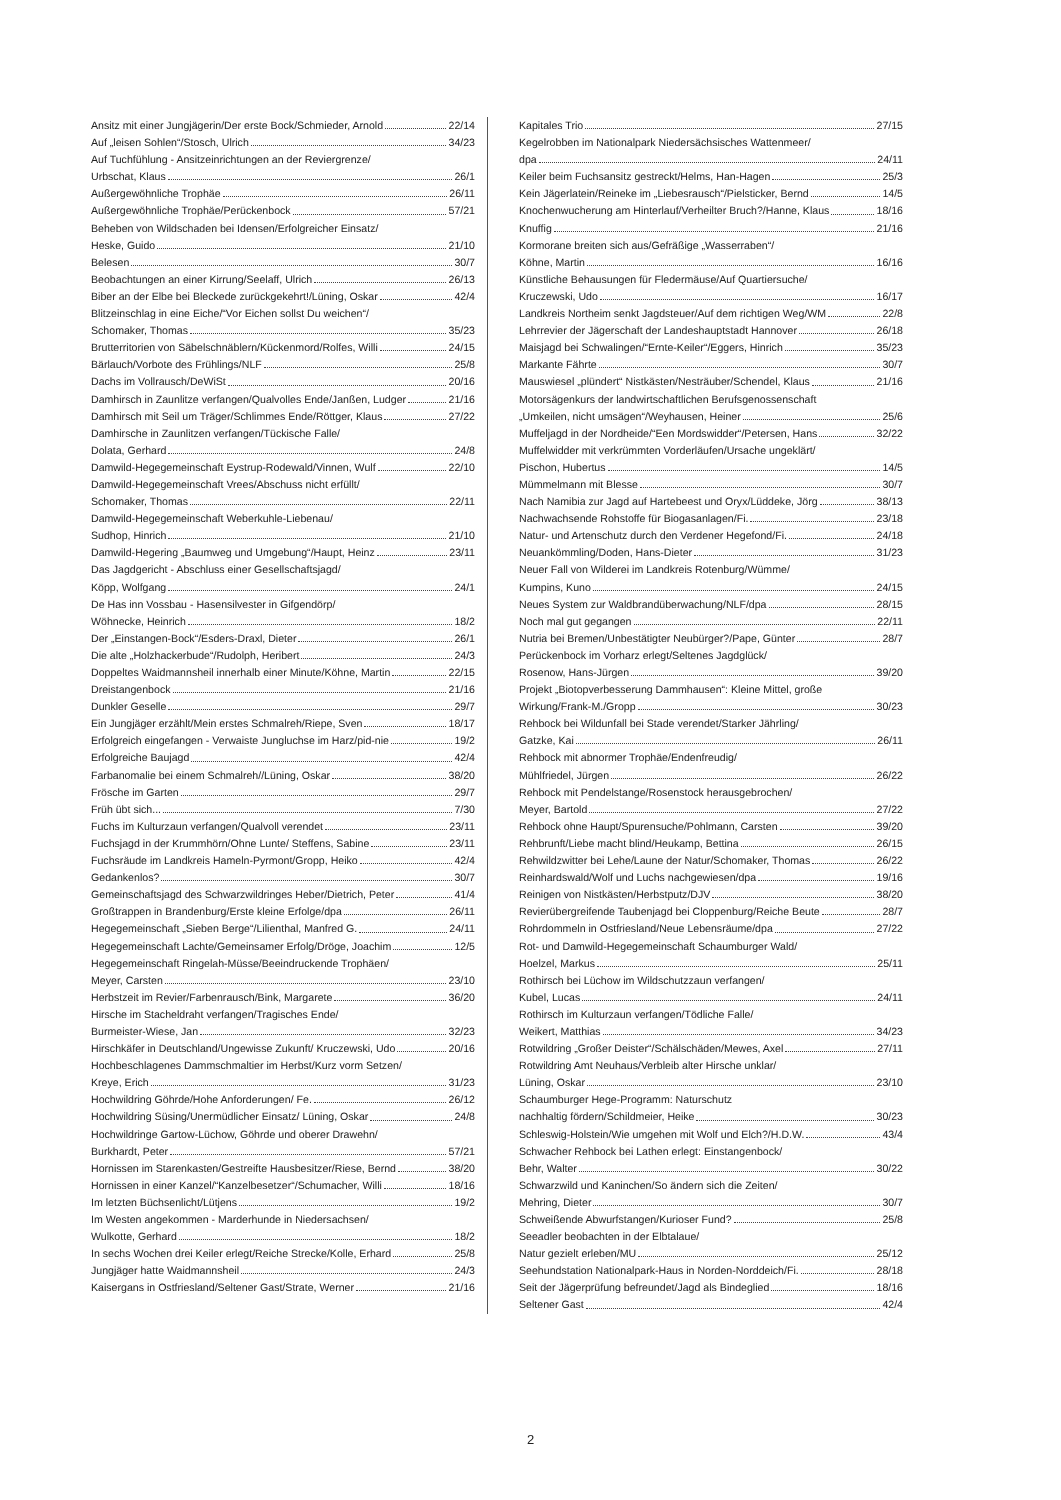Ansitz mit einer Jungjägerin/Der erste Bock/Schmieder, Arnold 22/14
Auf „leisen Sohlen“/Stosch, Ulrich 34/23
Auf Tuchfühlung - Ansitzeinrichtungen an der Reviergrenze/
Urbschat, Klaus 26/1
Außergewöhnliche Trophäe 26/11
Außergewöhnliche Trophäe/Perückenbock 57/21
Beheben von Wildschaden bei Idensen/Erfolgreicher Einsatz/
Heske, Guido 21/10
Belesen 30/7
Beobachtungen an einer Kirrung/Seelaff, Ulrich 26/13
Biber an der Elbe bei Bleckede zurückgekehrt!/Lüning, Oskar 42/4
Blitzeinschlag in eine Eiche/“Vor Eichen sollst Du weichen“/
Schomaker, Thomas 35/23
Brutterritorien von Säbelschnäblern/Kückenmord/Rolfes, Willi 24/15
Bärlauch/Vorbote des Frühlings/NLF 25/8
Dachs im Vollrausch/DeWiSt 20/16
Damhirsch in Zaunlitze verfangen/Qualvolles Ende/Janßen, Ludger 21/16
Damhirsch mit Seil um Träger/Schlimmes Ende/Röttger, Klaus 27/22
Damhirsche in Zaunlitzen verfangen/Tückische Falle/
Dolata, Gerhard 24/8
Damwild-Hegegemeinschaft Eystrup-Rodewald/Vinnen, Wulf 22/10
Damwild-Hegegemeinschaft Vrees/Abschuss nicht erfüllt/
Schomaker, Thomas 22/11
Damwild-Hegegemeinschaft Weberkuhle-Liebenau/
Sudhop, Hinrich 21/10
Damwild-Hegering „Baumweg und Umgebung“/Haupt, Heinz 23/11
Das Jagdgericht - Abschluss einer Gesellschaftsjagd/
Köpp, Wolfgang 24/1
De Has inn Vossbau - Hasensilvester in Gifgendörp/
Wöhnecke, Heinrich 18/2
Der „Einstangen-Bock“/Esders-Draxl, Dieter 26/1
Die alte „Holzhackerbude“/Rudolph, Heribert 24/3
Doppeltes Waidmannsheil innerhalb einer Minute/Köhne, Martin 22/15
Dreistangenbock 21/16
Dunkler Geselle 29/7
Ein Jungjäger erzählt/Mein erstes Schmalreh/Riepe, Sven 18/17
Erfolgreich eingefangen - Verwaiste Jungluchse im Harz/pid-nie 19/2
Erfolgreiche Baujagd 42/4
Farbanomalie bei einem Schmalreh//Lüning, Oskar 38/20
Frösche im Garten 29/7
Früh übt sich... 7/30
Fuchs im Kulturzaun verfangen/Qualvoll verendet 23/11
Fuchsjagd in der Krummhörn/Ohne Lunte/ Steffens, Sabine 23/11
Fuchsräude im Landkreis Hameln-Pyrmont/Gropp, Heiko 42/4
Gedankenlos? 30/7
Gemeinschaftsjagd des Schwarzwildringes Heber/Dietrich, Peter 41/4
Großtrappen in Brandenburg/Erste kleine Erfolge/dpa 26/11
Hegegemeinschaft „Sieben Berge“/Lilienthal, Manfred G. 24/11
Hegegemeinschaft Lachte/Gemeinsamer Erfolg/Dröge, Joachim 12/5
Hegegemeinschaft Ringelah-Müsse/Beeindruckende Trophäen/
Meyer, Carsten 23/10
Herbstzeit im Revier/Farbenrausch/Bink, Margarete 36/20
Hirsche im Stacheldraht verfangen/Tragisches Ende/
Burmeister-Wiese, Jan 32/23
Hirschkäfer in Deutschland/Ungewisse Zukunft/ Kruczewski, Udo 20/16
Hochbeschlagenes Dammschmaltier im Herbst/Kurz vorm Setzen/
Kreye, Erich 31/23
Hochwildring Göhrde/Hohe Anforderungen/ Fe. 26/12
Hochwildring Süsing/Unermüdlicher Einsatz/ Lüning, Oskar 24/8
Hochwildringe Gartow-Lüchow, Göhrde und oberer Drawehn/
Burkhardt, Peter 57/21
Hornissen im Starenkasten/Gestreifte Hausbesitzer/Riese, Bernd 38/20
Hornissen in einer Kanzel/“Kanzelbesetzer“/Schumacher, Willi 18/16
Im letzten Büchsenlicht/Lütjens 19/2
Im Westen angekommen - Marderhunde in Niedersachsen/
Wulkotte, Gerhard 18/2
In sechs Wochen drei Keiler erlegt/Reiche Strecke/Kolle, Erhard 25/8
Jungjäger hatte Waidmannsheil 24/3
Kaisergans in Ostfriesland/Seltener Gast/Strate, Werner 21/16
Kapitales Trio 27/15
Kegelrobben im Nationalpark Niedersächsisches Wattenmeer/
dpa 24/11
Keiler beim Fuchsansitz gestreckt/Helms, Han-Hagen 25/3
Kein Jägerlatein/Reineke im „Liebesrausch“/Pielsticker, Bernd 14/5
Knochenwucherung am Hinterlauf/Verheilter Bruch?/Hanne, Klaus 18/16
Knuffig 21/16
Kormorane breiten sich aus/Gefräßige „Wasserraben“/
Köhne, Martin 16/16
Künstliche Behausungen für Fledermäuse/Auf Quartiersuche/
Kruczewski, Udo 16/17
Landkreis Northeim senkt Jagdsteuer/Auf dem richtigen Weg/WM 22/8
Lehrrevier der Jägerschaft der Landeshauptstadt Hannover 26/18
Maisjagd bei Schwalingen/“Ernte-Keiler“/Eggers, Hinrich 35/23
Markante Fährte 30/7
Mauswiesel „plündert“ Nistkästen/Nesträuber/Schendel, Klaus 21/16
Motorsägenkurs der landwirtschaftlichen Berufsgenossenschaft
„Umkeilen, nicht umsägen“/Weyhausen, Heiner 25/6
Muffeljagd in der Nordheide/“Een Mordswidder“/Petersen, Hans 32/22
Muffelwidder mit verkrümmten Vorderläufen/Ursache ungeklärt/
Pischon, Hubertus 14/5
Mümmelmann mit Blesse 30/7
Nach Namibia zur Jagd auf Hartebeest und Oryx/Lüddeke, Jörg 38/13
Nachwachsende Rohstoffe für Biogasanlagen/Fi. 23/18
Natur- und Artenschutz durch den Verdener Hegefond/Fi. 24/18
Neuankömmling/Doden, Hans-Dieter 31/23
Neuer Fall von Wilderei im Landkreis Rotenburg/Wümme/
Kumpins, Kuno 24/15
Neues System zur Waldbrandüberwachung/NLF/dpa 28/15
Noch mal gut gegangen 22/11
Nutria bei Bremen/Unbestätigter Neubürger?/Pape, Günter 28/7
Perückenbock im Vorharz erlegt/Seltenes Jagdglück/
Rosenow, Hans-Jürgen 39/20
Projekt „Biotopverbesserung Dammhausen“: Kleine Mittel, große
Wirkung/Frank-M./Gropp 30/23
Rehbock bei Wildunfall bei Stade verendet/Starker Jährling/
Gatzke, Kai 26/11
Rehbock mit abnormer Trophäe/Endenfreudig/
Mühlfriedel, Jürgen 26/22
Rehbock mit Pendelstange/Rosenstock herausgebrochen/
Meyer, Bartold 27/22
Rehbock ohne Haupt/Spurensuche/Pohlmann, Carsten 39/20
Rehbrunft/Liebe macht blind/Heukamp, Bettina 26/15
Rehwildzwitter bei Lehe/Laune der Natur/Schomaker, Thomas 26/22
Reinhardswald/Wolf und Luchs nachgewiesen/dpa 19/16
Reinigen von Nistkästen/Herbstputz/DJV 38/20
Revierübergreifende Taubenjagd bei Cloppenburg/Reiche Beute 28/7
Rohrdommeln in Ostfriesland/Neue Lebensräume/dpa 27/22
Rot- und Damwild-Hegegemeinschaft Schaumburger Wald/
Hoelzel, Markus 25/11
Rothirsch bei Lüchow im Wildschutzzaun verfangen/
Kubel, Lucas 24/11
Rothirsch im Kulturzaun verfangen/Tödliche Falle/
Weikert, Matthias 34/23
Rotwildring „Großer Deister“/Schälschäden/Mewes, Axel 27/11
Rotwildring Amt Neuhaus/Verbleib alter Hirsche unklar/
Lüning, Oskar 23/10
Schaumburger Hege-Programm: Naturschutz
nachhaltig fördern/Schildmeier, Heike 30/23
Schleswig-Holstein/Wie umgehen mit Wolf und Elch?/H.D.W. 43/4
Schwacher Rehbock bei Lathen erlegt: Einstangenbock/
Behr, Walter 30/22
Schwarzwild und Kaninchen/So ändern sich die Zeiten/
Mehring, Dieter 30/7
Schweißende Abwurfstangen/Kurioser Fund? 25/8
Seeadler beobachten in der Elbtalaue/
Natur gezielt erleben/MU 25/12
Seehundstation Nationalpark-Haus in Norden-Norddeich/Fi. 28/18
Seit der Jägerprüfung befreundet/Jagd als Bindeglied 18/16
Seltener Gast 42/4
2